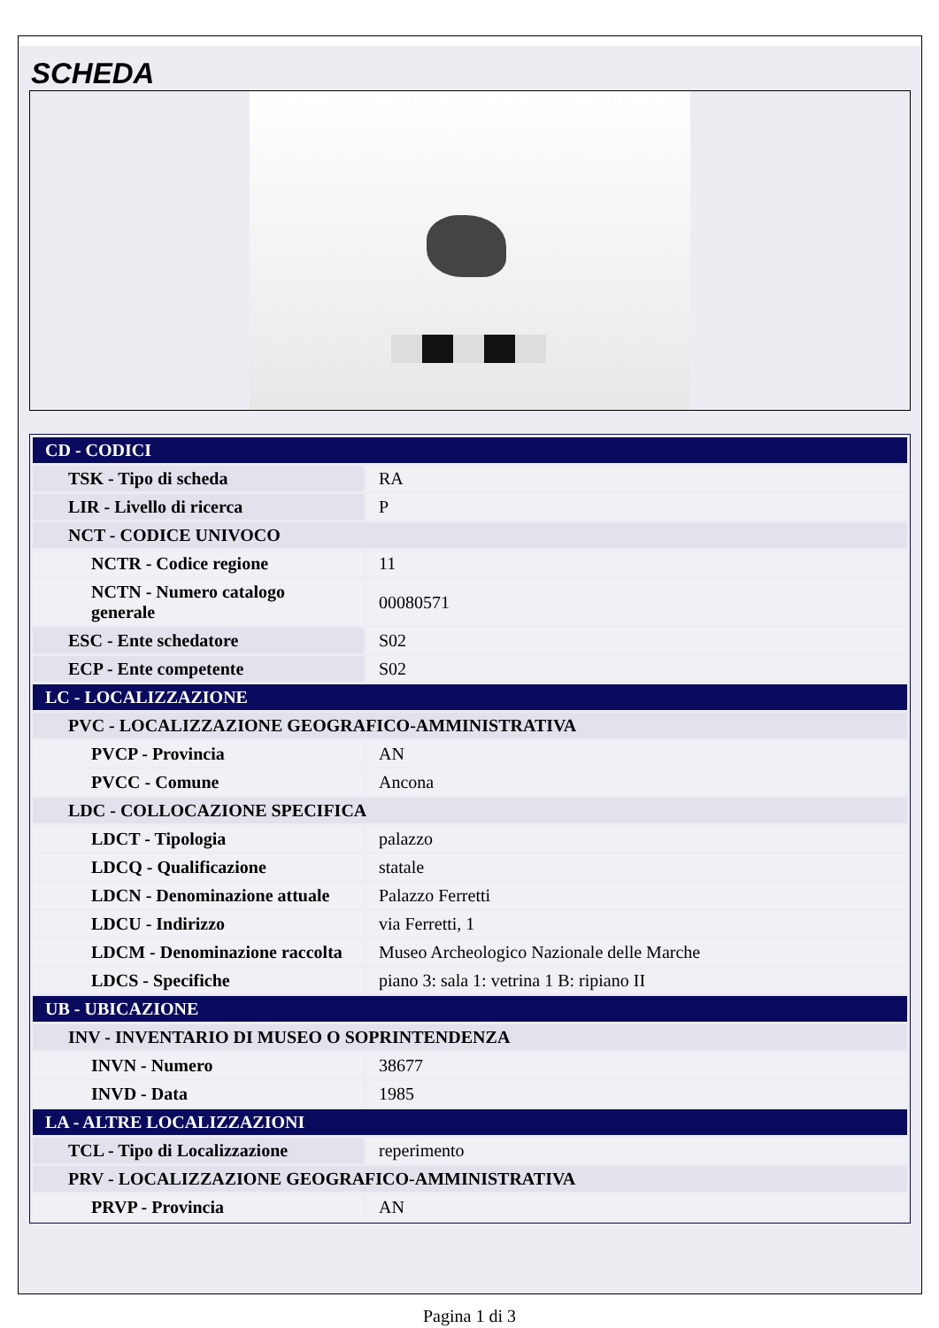SCHEDA
| CD - CODICI | |
| TSK - Tipo di scheda | RA |
| LIR - Livello di ricerca | P |
| NCT - CODICE UNIVOCO | |
| NCTR - Codice regione | 11 |
| NCTN - Numero catalogo generale | 00080571 |
| ESC - Ente schedatore | S02 |
| ECP - Ente competente | S02 |
| LC - LOCALIZZAZIONE | |
| PVC - LOCALIZZAZIONE GEOGRAFICO-AMMINISTRATIVA | |
| PVCP - Provincia | AN |
| PVCC - Comune | Ancona |
| LDC - COLLOCAZIONE SPECIFICA | |
| LDCT - Tipologia | palazzo |
| LDCQ - Qualificazione | statale |
| LDCN - Denominazione attuale | Palazzo Ferretti |
| LDCU - Indirizzo | via Ferretti, 1 |
| LDCM - Denominazione raccolta | Museo Archeologico Nazionale delle Marche |
| LDCS - Specifiche | piano 3: sala 1: vetrina 1 B: ripiano II |
| UB - UBICAZIONE | |
| INV - INVENTARIO DI MUSEO O SOPRINTENDENZA | |
| INVN - Numero | 38677 |
| INVD - Data | 1985 |
| LA - ALTRE LOCALIZZAZIONI | |
| TCL - Tipo di Localizzazione | reperimento |
| PRV - LOCALIZZAZIONE GEOGRAFICO-AMMINISTRATIVA | |
| PRVP - Provincia | AN |
Pagina 1 di 3